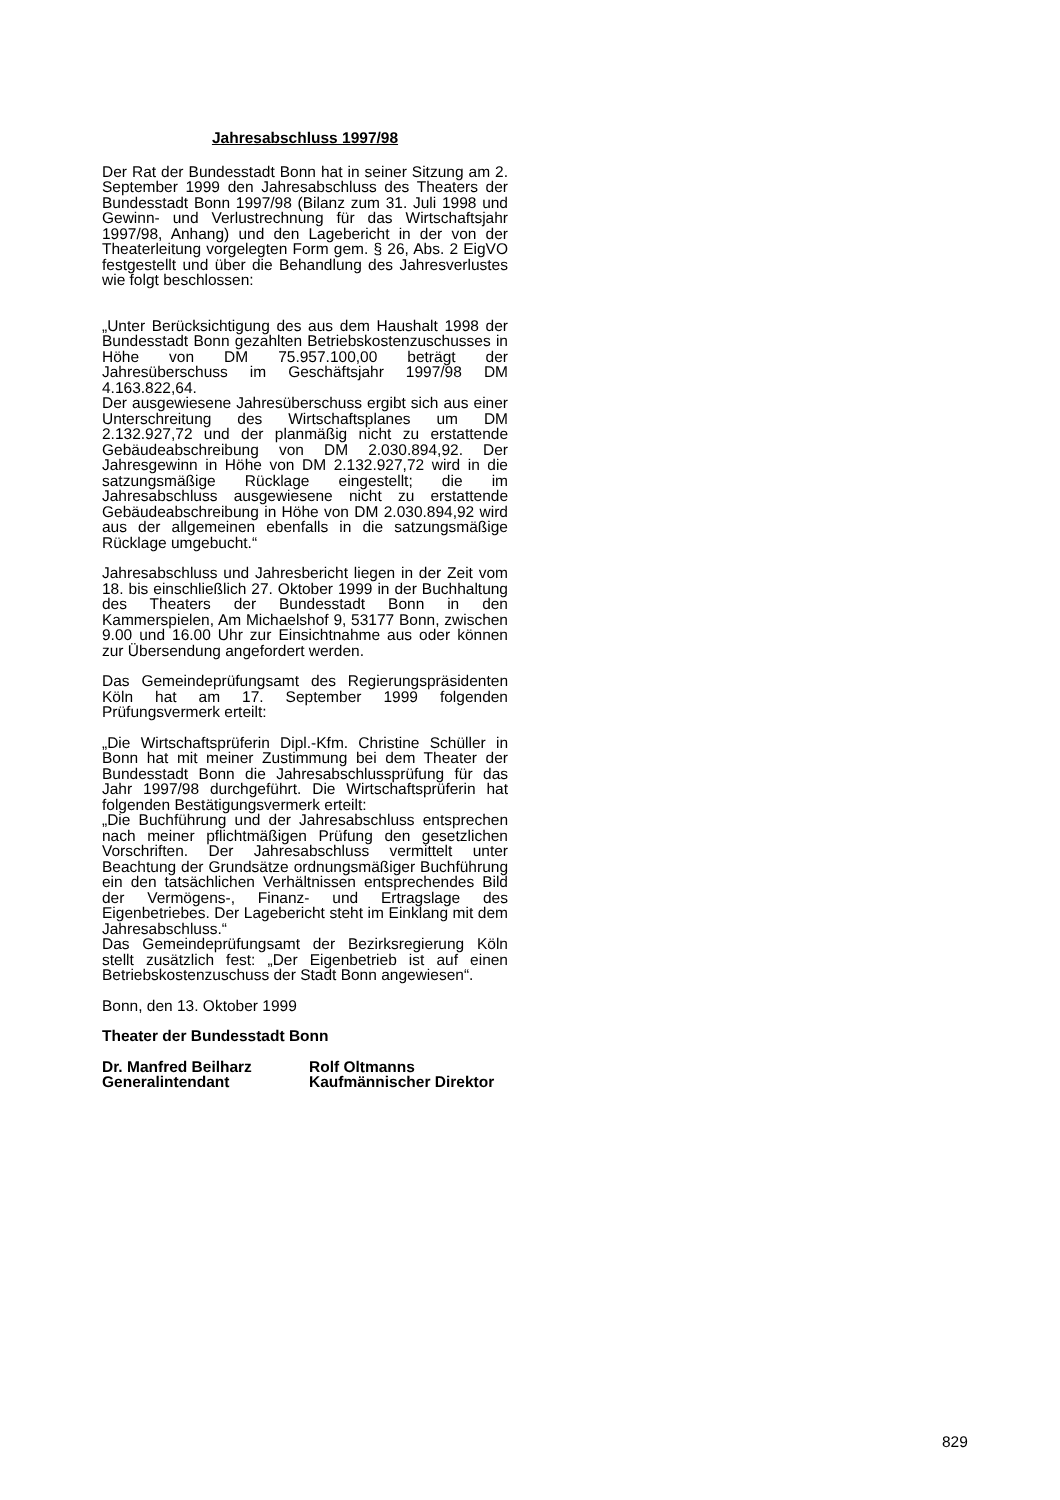Jahresabschluss 1997/98
Der Rat der Bundesstadt Bonn hat in seiner Sitzung am 2. September 1999 den Jahresabschluss des Theaters der Bundesstadt Bonn 1997/98 (Bilanz zum 31. Juli 1998 und Gewinn- und Verlustrechnung für das Wirtschaftsjahr 1997/98, Anhang) und den Lagebericht in der von der Theaterleitung vorgelegten Form gem. § 26, Abs. 2 EigVO festgestellt und über die Behandlung des Jahresverlustes wie folgt beschlossen:
„Unter Berücksichtigung des aus dem Haushalt 1998 der Bundesstadt Bonn gezahlten Betriebskostenzuschusses in Höhe von DM 75.957.100,00 beträgt der Jahresüberschuss im Geschäftsjahr 1997/98 DM 4.163.822,64.
Der ausgewiesene Jahresüberschuss ergibt sich aus einer Unterschreitung des Wirtschaftsplanes um DM 2.132.927,72 und der planmäßig nicht zu erstattende Gebäudeabschreibung von DM 2.030.894,92. Der Jahresgewinn in Höhe von DM 2.132.927,72 wird in die satzungsmäßige Rücklage eingestellt; die im Jahresabschluss ausgewiesene nicht zu erstattende Gebäudeabschreibung in Höhe von DM 2.030.894,92 wird aus der allgemeinen ebenfalls in die satzungsmäßige Rücklage umgebucht.“
Jahresabschluss und Jahresbericht liegen in der Zeit vom 18. bis einschließlich 27. Oktober 1999 in der Buchhaltung des Theaters der Bundesstadt Bonn in den Kammerspielen, Am Michaelshof 9, 53177 Bonn, zwischen 9.00 und 16.00 Uhr zur Einsichtnahme aus oder können zur Übersendung angefordert werden.
Das Gemeindeprüfungsamt des Regierungspräsidenten Köln hat am 17. September 1999 folgenden Prüfungsvermerk erteilt:
„Die Wirtschaftsprüferin Dipl.-Kfm. Christine Schüller in Bonn hat mit meiner Zustimmung bei dem Theater der Bundesstadt Bonn die Jahresabschlussprüfung für das Jahr 1997/98 durchgeführt. Die Wirtschaftsprüferin hat folgenden Bestätigungsvermerk erteilt:
„Die Buchführung und der Jahresabschluss entsprechen nach meiner pflichtmäßigen Prüfung den gesetzlichen Vorschriften. Der Jahresabschluss vermittelt unter Beachtung der Grundsätze ordnungsmäßiger Buchführung ein den tatsächlichen Verhältnissen entsprechendes Bild der Vermögens-, Finanz- und Ertragslage des Eigenbetriebes. Der Lagebericht steht im Einklang mit dem Jahresabschluss.“
Das Gemeindeprüfungsamt der Bezirksregierung Köln stellt zusätzlich fest: „Der Eigenbetrieb ist auf einen Betriebskostenzuschuss der Stadt Bonn angewiesen“.
Bonn, den 13. Oktober 1999
Theater der Bundesstadt Bonn
Dr. Manfred Beilharz Rolf Oltmanns
Generalintendant Kaufmännischer Direktor
829